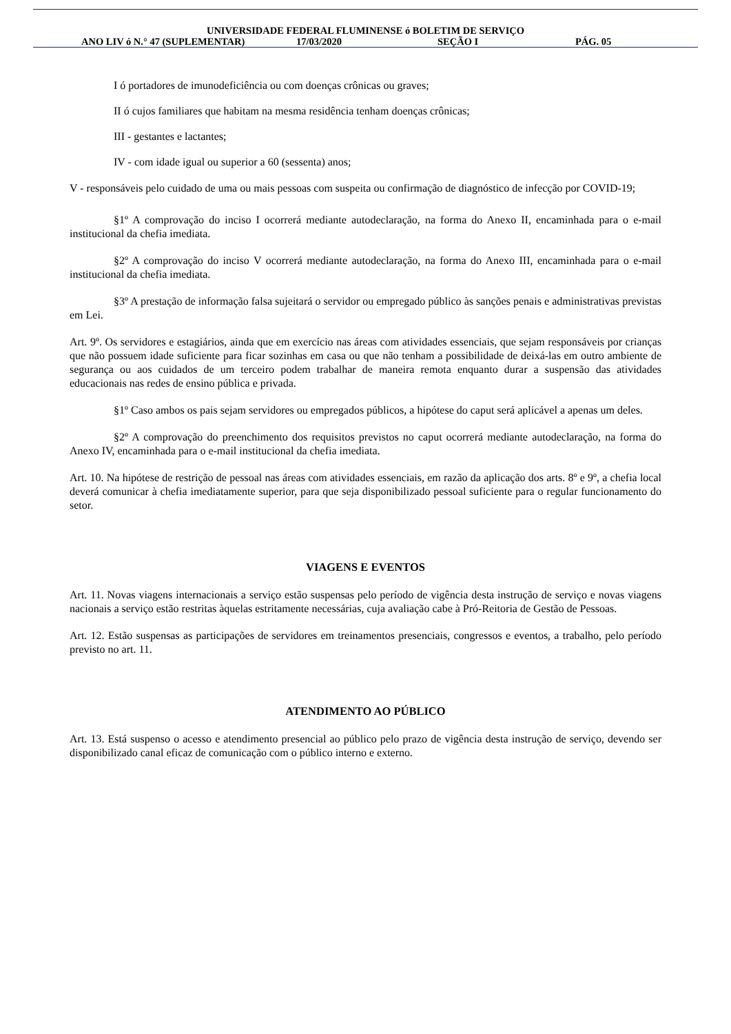UNIVERSIDADE FEDERAL FLUMINENSE ó BOLETIM DE SERVIÇO
ANO LIV ó N.° 47 (SUPLEMENTAR) 17/03/2020 SEÇÃO I PÁG. 05
I ó portadores de imunodeficiência ou com doenças crônicas ou graves;
II ó cujos familiares que habitam na mesma residência tenham doenças crônicas;
III - gestantes e lactantes;
IV - com idade igual ou superior a 60 (sessenta) anos;
V - responsáveis pelo cuidado de uma ou mais pessoas com suspeita ou confirmação de diagnóstico de infecção por COVID-19;
§1º A comprovação do inciso I ocorrerá mediante autodeclaração, na forma do Anexo II, encaminhada para o e-mail institucional da chefia imediata.
§2º A comprovação do inciso V ocorrerá mediante autodeclaração, na forma do Anexo III, encaminhada para o e-mail institucional da chefia imediata.
§3º A prestação de informação falsa sujeitará o servidor ou empregado público às sanções penais e administrativas previstas em Lei.
Art. 9º. Os servidores e estagiários, ainda que em exercício nas áreas com atividades essenciais, que sejam responsáveis por crianças que não possuem idade suficiente para ficar sozinhas em casa ou que não tenham a possibilidade de deixá-las em outro ambiente de segurança ou aos cuidados de um terceiro podem trabalhar de maneira remota enquanto durar a suspensão das atividades educacionais nas redes de ensino pública e privada.
§1º Caso ambos os pais sejam servidores ou empregados públicos, a hipótese do caput será aplicável a apenas um deles.
§2º A comprovação do preenchimento dos requisitos previstos no caput ocorrerá mediante autodeclaração, na forma do Anexo IV, encaminhada para o e-mail institucional da chefia imediata.
Art. 10. Na hipótese de restrição de pessoal nas áreas com atividades essenciais, em razão da aplicação dos arts. 8º e 9º, a chefia local deverá comunicar à chefia imediatamente superior, para que seja disponibilizado pessoal suficiente para o regular funcionamento do setor.
VIAGENS E EVENTOS
Art. 11. Novas viagens internacionais a serviço estão suspensas pelo período de vigência desta instrução de serviço e novas viagens nacionais a serviço estão restritas àquelas estritamente necessárias, cuja avaliação cabe à Pró-Reitoria de Gestão de Pessoas.
Art. 12. Estão suspensas as participações de servidores em treinamentos presenciais, congressos e eventos, a trabalho, pelo período previsto no art. 11.
ATENDIMENTO AO PÚBLICO
Art. 13. Está suspenso o acesso e atendimento presencial ao público pelo prazo de vigência desta instrução de serviço, devendo ser disponibilizado canal eficaz de comunicação com o público interno e externo.